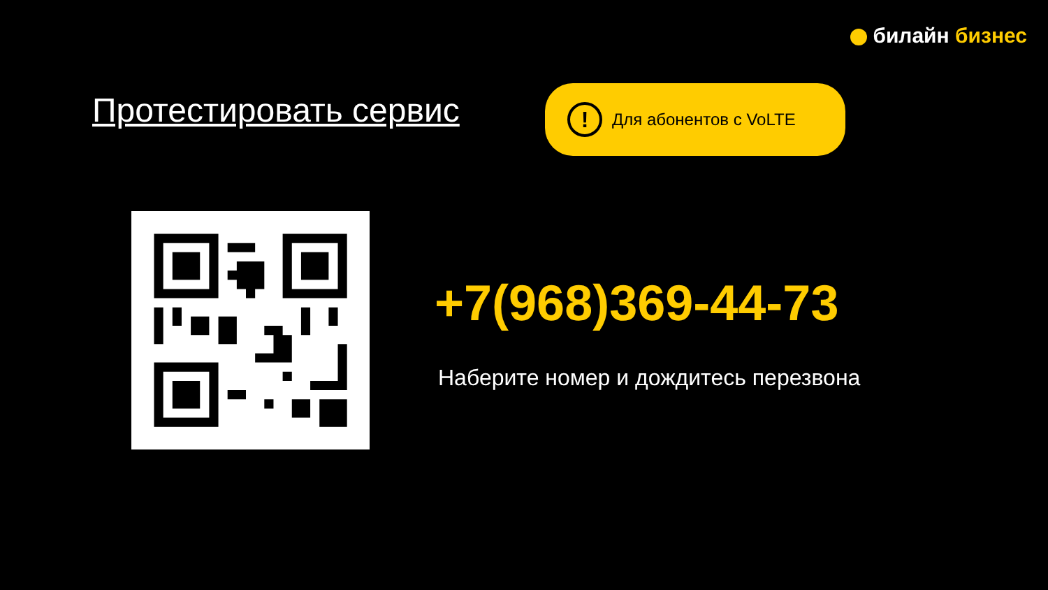билайн бизнес
Протестировать сервис
!
Для абонентов с VoLTE
+7(968)369-44-73
Наберите номер и дождитесь перезвона